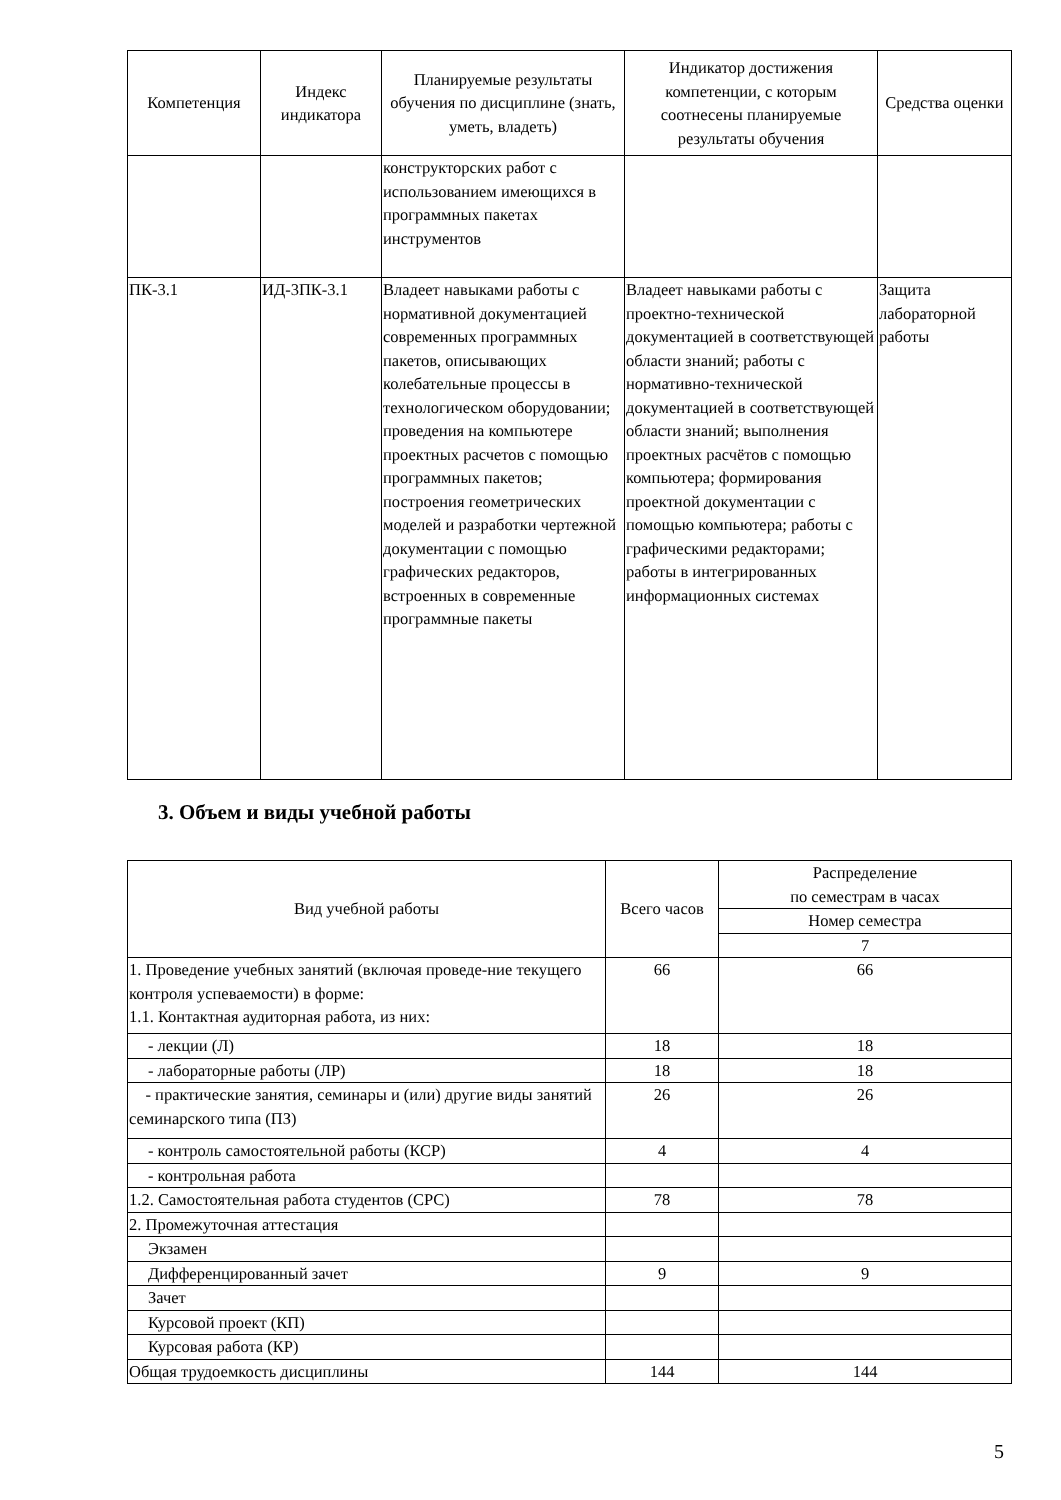| Компетенция | Индекс индикатора | Планируемые результаты обучения по дисциплине (знать, уметь, владеть) | Индикатор достижения компетенции, с которым соотнесены планируемые результаты обучения | Средства оценки |
| --- | --- | --- | --- | --- |
| | | конструкторских работ с использованием имеющихся в программных пакетах инструментов | | |
| ПК-3.1 | ИД-3ПК-3.1 | Владеет навыками работы с нормативной документацией современных программных пакетов, описывающих колебательные процессы в технологическом оборудовании; проведения на компьютере проектных расчетов с помощью программных пакетов; построения геометрических моделей и разработки чертежной документации с помощью графических редакторов, встроенных в современные программные пакеты | Владеет навыками работы с проектно-технической документацией в соответствующей области знаний; работы с нормативно-технической документацией в соответствующей области знаний; выполнения проектных расчётов с помощью компьютера; формирования проектной документации с помощью компьютера; работы с графическими редакторами; работы в интегрированных информационных системах | Защита лабораторной работы |
3. Объем и виды учебной работы
| Вид учебной работы | Всего часов | Распределение по семестрам в часах |
| --- | --- | --- |
| | | Номер семестра |
| | | 7 |
| 1. Проведение учебных занятий (включая проведе-ние текущего контроля успеваемости) в форме: 1.1. Контактная аудиторная работа, из них: | 66 | 66 |
| - лекции (Л) | 18 | 18 |
| - лабораторные работы (ЛР) | 18 | 18 |
| - практические занятия, семинары и (или) другие виды занятий семинарского типа (ПЗ) | 26 | 26 |
| - контроль самостоятельной работы (КСР) | 4 | 4 |
| - контрольная работа | | |
| 1.2. Самостоятельная работа студентов (СРС) | 78 | 78 |
| 2. Промежуточная аттестация | | |
| Экзамен | | |
| Дифференцированный зачет | 9 | 9 |
| Зачет | | |
| Курсовой проект (КП) | | |
| Курсовая работа (КР) | | |
| Общая трудоемкость дисциплины | 144 | 144 |
5